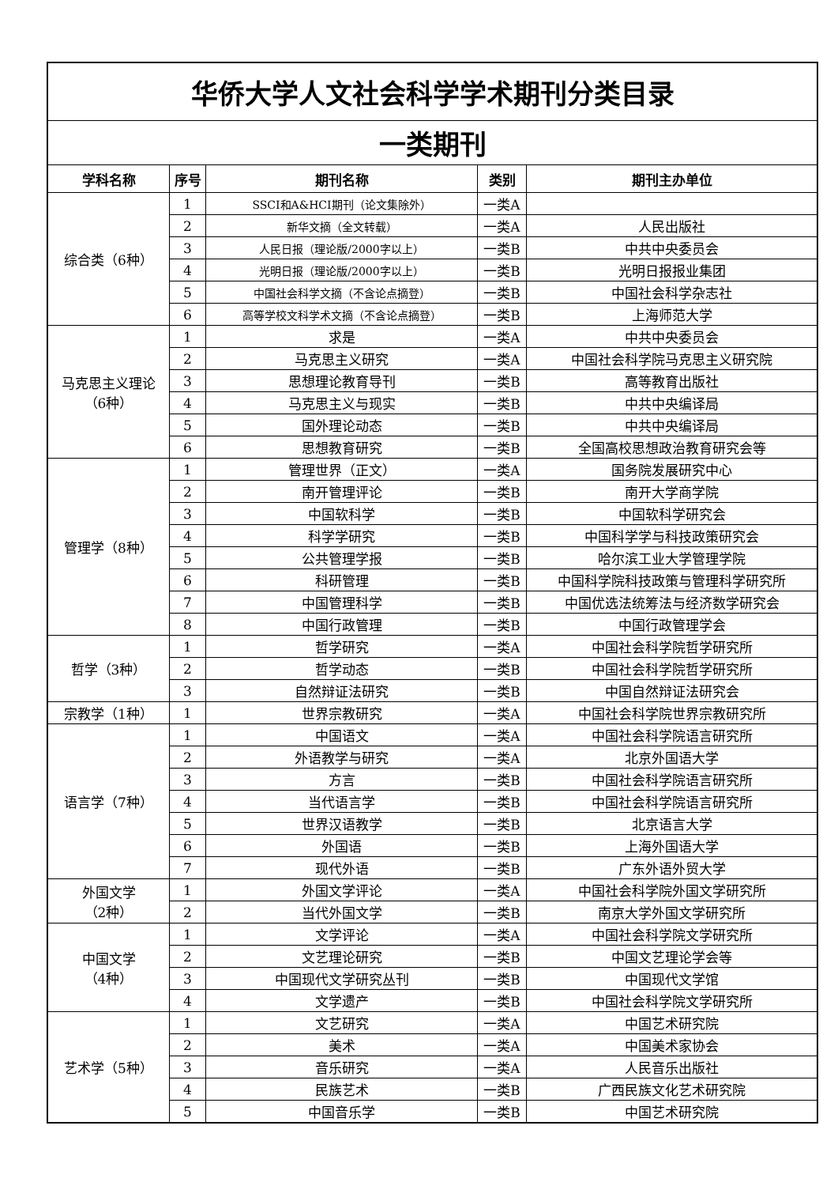| 华侨大学人文社会科学学术期刊分类目录 | | | | |
| 一类期刊 | | | | |
| 学科名称 | 序号 | 期刊名称 | 类别 | 期刊主办单位 |
| 综合类（6种） | 1 | SSCI和A&HCI期刊（论文集除外） | 一类A | |
| | 2 | 新华文摘（全文转载） | 一类A | 人民出版社 |
| | 3 | 人民日报（理论版/2000字以上） | 一类B | 中共中央委员会 |
| | 4 | 光明日报（理论版/2000字以上） | 一类B | 光明日报报业集团 |
| | 5 | 中国社会科学文摘（不含论点摘登） | 一类B | 中国社会科学杂志社 |
| | 6 | 高等学校文科学术文摘（不含论点摘登） | 一类B | 上海师范大学 |
| 马克思主义理论 （6种） | 1 | 求是 | 一类A | 中共中央委员会 |
| | 2 | 马克思主义研究 | 一类A | 中国社会科学院马克思主义研究院 |
| | 3 | 思想理论教育导刊 | 一类B | 高等教育出版社 |
| | 4 | 马克思主义与现实 | 一类B | 中共中央编译局 |
| | 5 | 国外理论动态 | 一类B | 中共中央编译局 |
| | 6 | 思想教育研究 | 一类B | 全国高校思想政治教育研究会等 |
| 管理学（8种） | 1 | 管理世界（正文） | 一类A | 国务院发展研究中心 |
| | 2 | 南开管理评论 | 一类B | 南开大学商学院 |
| | 3 | 中国软科学 | 一类B | 中国软科学研究会 |
| | 4 | 科学学研究 | 一类B | 中国科学学与科技政策研究会 |
| | 5 | 公共管理学报 | 一类B | 哈尔滨工业大学管理学院 |
| | 6 | 科研管理 | 一类B | 中国科学院科技政策与管理科学研究所 |
| | 7 | 中国管理科学 | 一类B | 中国优选法统筹法与经济数学研究会 |
| | 8 | 中国行政管理 | 一类B | 中国行政管理学会 |
| 哲学（3种） | 1 | 哲学研究 | 一类A | 中国社会科学院哲学研究所 |
| | 2 | 哲学动态 | 一类B | 中国社会科学院哲学研究所 |
| | 3 | 自然辩证法研究 | 一类B | 中国自然辩证法研究会 |
| 宗教学（1种） | 1 | 世界宗教研究 | 一类A | 中国社会科学院世界宗教研究所 |
| 语言学（7种） | 1 | 中国语文 | 一类A | 中国社会科学院语言研究所 |
| | 2 | 外语教学与研究 | 一类A | 北京外国语大学 |
| | 3 | 方言 | 一类B | 中国社会科学院语言研究所 |
| | 4 | 当代语言学 | 一类B | 中国社会科学院语言研究所 |
| | 5 | 世界汉语教学 | 一类B | 北京语言大学 |
| | 6 | 外国语 | 一类B | 上海外国语大学 |
| | 7 | 现代外语 | 一类B | 广东外语外贸大学 |
| 外国文学 （2种） | 1 | 外国文学评论 | 一类A | 中国社会科学院外国文学研究所 |
| | 2 | 当代外国文学 | 一类B | 南京大学外国文学研究所 |
| 中国文学 （4种） | 1 | 文学评论 | 一类A | 中国社会科学院文学研究所 |
| | 2 | 文艺理论研究 | 一类B | 中国文艺理论学会等 |
| | 3 | 中国现代文学研究丛刊 | 一类B | 中国现代文学馆 |
| | 4 | 文学遗产 | 一类B | 中国社会科学院文学研究所 |
| 艺术学（5种） | 1 | 文艺研究 | 一类A | 中国艺术研究院 |
| | 2 | 美术 | 一类A | 中国美术家协会 |
| | 3 | 音乐研究 | 一类A | 人民音乐出版社 |
| | 4 | 民族艺术 | 一类B | 广西民族文化艺术研究院 |
| | 5 | 中国音乐学 | 一类B | 中国艺术研究院 |